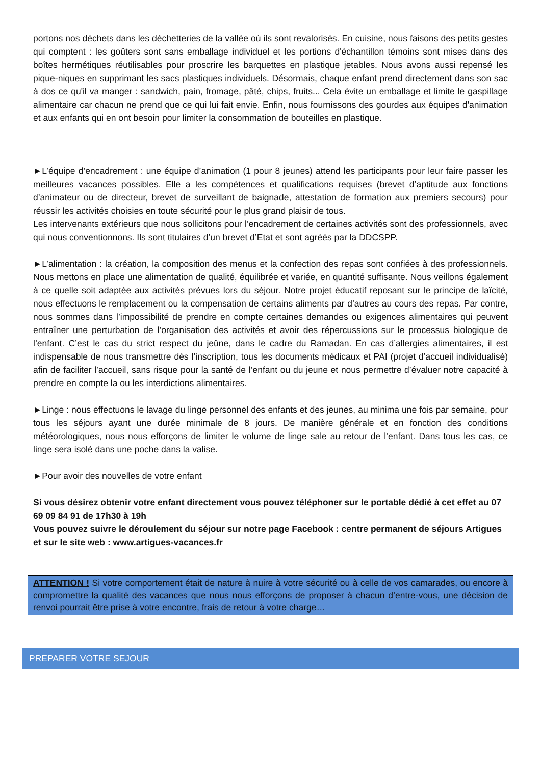portons nos déchets dans les déchetteries de la vallée où ils sont revalorisés. En cuisine, nous faisons des petits gestes qui comptent : les goûters sont sans emballage individuel et les portions d'échantillon témoins sont mises dans des boîtes hermétiques réutilisables pour proscrire les barquettes en plastique jetables. Nous avons aussi repensé les pique-niques en supprimant les sacs plastiques individuels. Désormais, chaque enfant prend directement dans son sac à dos ce qu'il va manger : sandwich, pain, fromage, pâté, chips, fruits... Cela évite un emballage et limite le gaspillage alimentaire car chacun ne prend que ce qui lui fait envie. Enfin, nous fournissons des gourdes aux équipes d'animation et aux enfants qui en ont besoin pour limiter la consommation de bouteilles en plastique.
►L’équipe d’encadrement : une équipe d’animation (1 pour 8 jeunes) attend les participants pour leur faire passer les meilleures vacances possibles. Elle a les compétences et qualifications requises (brevet d’aptitude aux fonctions d’animateur ou de directeur, brevet de surveillant de baignade, attestation de formation aux premiers secours) pour réussir les activités choisies en toute sécurité pour le plus grand plaisir de tous.
Les intervenants extérieurs que nous sollicitons pour l’encadrement de certaines activités sont des professionnels, avec qui nous conventionnons. Ils sont titulaires d’un brevet d’Etat et sont agréés par la DDCSPP.
►L’alimentation : la création, la composition des menus et la confection des repas sont confiées à des professionnels. Nous mettons en place une alimentation de qualité, équilibrée et variée, en quantité suffisante. Nous veillons également à ce quelle soit adaptée aux activités prévues lors du séjour. Notre projet éducatif reposant sur le principe de laïcité, nous effectuons le remplacement ou la compensation de certains aliments par d’autres au cours des repas. Par contre, nous sommes dans l’impossibilité de prendre en compte certaines demandes ou exigences alimentaires qui peuvent entraîner une perturbation de l’organisation des activités et avoir des répercussions sur le processus biologique de l’enfant. C’est le cas du strict respect du jeûne, dans le cadre du Ramadan. En cas d’allergies alimentaires, il est indispensable de nous transmettre dès l’inscription, tous les documents médicaux et PAI (projet d’accueil individualisé) afin de faciliter l’accueil, sans risque pour la santé de l’enfant ou du jeune et nous permettre d’évaluer notre capacité à prendre en compte la ou les interdictions alimentaires.
►Linge : nous effectuons le lavage du linge personnel des enfants et des jeunes, au minima une fois par semaine, pour tous les séjours ayant une durée minimale de 8 jours. De manière générale et en fonction des conditions météorologiques, nous nous efforçons de limiter le volume de linge sale au retour de l’enfant. Dans tous les cas, ce linge sera isolé dans une poche dans la valise.
►Pour avoir des nouvelles de votre enfant
Si vous désirez obtenir votre enfant directement vous pouvez téléphoner sur le portable dédié à cet effet au 07 69 09 84 91 de 17h30 à 19h
Vous pouvez suivre le déroulement du séjour sur notre page Facebook : centre permanent de séjours Artigues et sur le site web : www.artigues-vacances.fr
ATTENTION ! Si votre comportement était de nature à nuire à votre sécurité ou à celle de vos camarades, ou encore à compromettre la qualité des vacances que nous nous efforçons de proposer à chacun d’entre-vous, une décision de renvoi pourrait être prise à votre encontre, frais de retour à votre charge…
PREPARER VOTRE SEJOUR